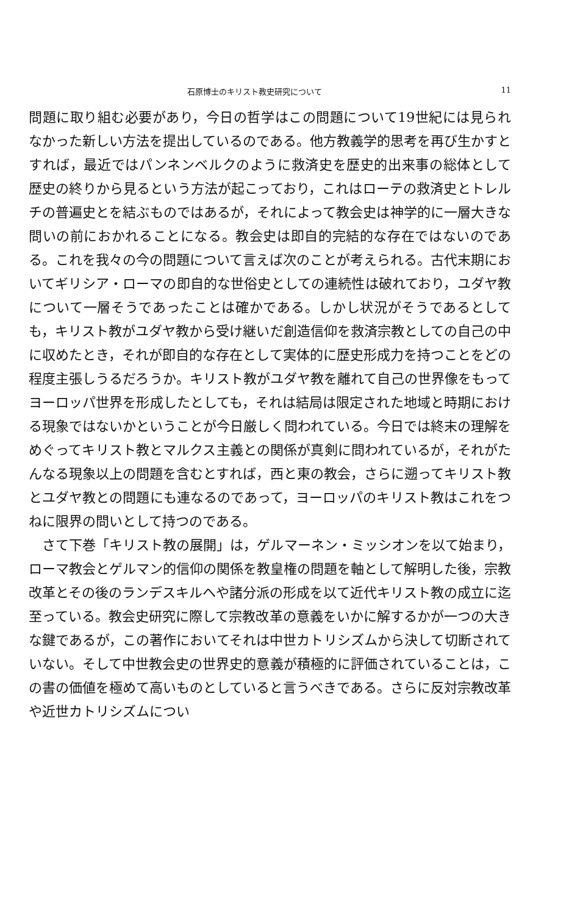石原博士のキリスト教史研究について 11
問題に取り組む必要があり，今日の哲学はこの問題について19世紀には見られなかった新しい方法を提出しているのである。他方教義学的思考を再び生かすとすれば，最近ではパンネンベルクのように救済史を歴史的出来事の総体として歴史の終りから見るという方法が起こっており，これはローテの救済史とトレルチの普遍史とを結ぶものではあるが，それによって教会史は神学的に一層大きな問いの前におかれることになる。教会史は即自的完結的な存在ではないのである。これを我々の今の問題について言えば次のことが考えられる。古代末期においてギリシア・ローマの即自的な世俗史としての連続性は破れており，ユダヤ教について一層そうであったことは確かである。しかし状況がそうであるとしても，キリスト教がユダヤ教から受け継いだ創造信仰を救済宗教としての自己の中に収めたとき，それが即自的な存在として実体的に歴史形成力を持つことをどの程度主張しうるだろうか。キリスト教がユダヤ教を離れて自己の世界像をもってヨーロッパ世界を形成したとしても，それは結局は限定された地域と時期における現象ではないかということが今日厳しく問われている。今日では終末の理解をめぐってキリスト教とマルクス主義との関係が真剣に問われているが，それがたんなる現象以上の問題を含むとすれば，西と東の教会，さらに遡ってキリスト教とユダヤ教との問題にも連なるのであって，ヨーロッパのキリスト教はこれをつねに限界の問いとして持つのである。
さて下巻「キリスト教の展開」は，ゲルマーネン・ミッシオンを以て始まり，ローマ教会とゲルマン的信仰の関係を教皇権の問題を軸として解明した後，宗教改革とその後のランデスキルヘや諸分派の形成を以て近代キリスト教の成立に迄至っている。教会史研究に際して宗教改革の意義をいかに解するかが一つの大きな鍵であるが，この著作においてそれは中世カトリシズムから決して切断されていない。そして中世教会史の世界史的意義が積極的に評価されていることは，この書の価値を極めて高いものとしていると言うべきである。さらに反対宗教改革や近世カトリシズムについ